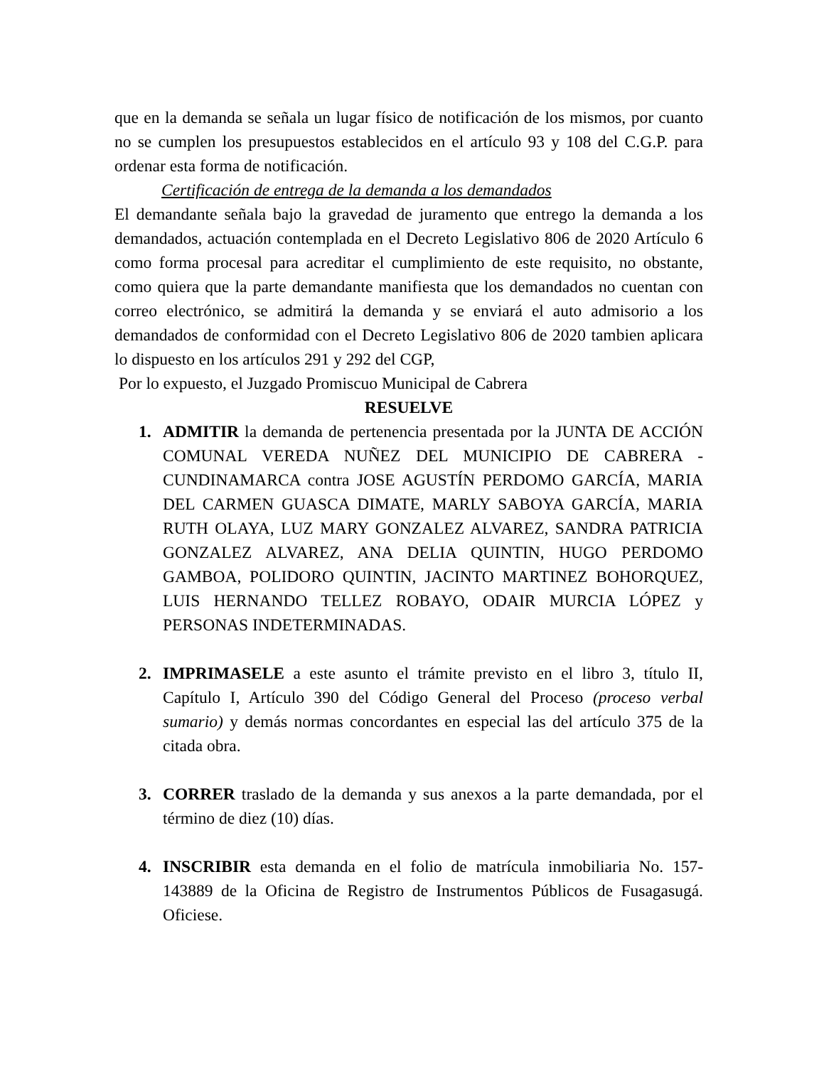que en la demanda se señala un lugar físico de notificación de los mismos, por cuanto no se cumplen los presupuestos establecidos en el artículo 93 y 108 del C.G.P. para ordenar esta forma de notificación.
Certificación de entrega de la demanda a los demandados
El demandante señala bajo la gravedad de juramento que entrego la demanda a los demandados, actuación contemplada en el Decreto Legislativo 806 de 2020 Artículo 6 como forma procesal para acreditar el cumplimiento de este requisito, no obstante, como quiera que la parte demandante manifiesta que los demandados no cuentan con correo electrónico, se admitirá la demanda y se enviará el auto admisorio a los demandados de conformidad con el Decreto Legislativo 806 de 2020 tambien aplicara lo dispuesto en los artículos 291 y 292 del CGP,
Por lo expuesto, el Juzgado Promiscuo Municipal de Cabrera
RESUELVE
1. ADMITIR la demanda de pertenencia presentada por la JUNTA DE ACCIÓN COMUNAL VEREDA NUÑEZ DEL MUNICIPIO DE CABRERA - CUNDINAMARCA contra JOSE AGUSTÍN PERDOMO GARCÍA, MARIA DEL CARMEN GUASCA DIMATE, MARLY SABOYA GARCÍA, MARIA RUTH OLAYA, LUZ MARY GONZALEZ ALVAREZ, SANDRA PATRICIA GONZALEZ ALVAREZ, ANA DELIA QUINTIN, HUGO PERDOMO GAMBOA, POLIDORO QUINTIN, JACINTO MARTINEZ BOHORQUEZ, LUIS HERNANDO TELLEZ ROBAYO, ODAIR MURCIA LÓPEZ y PERSONAS INDETERMINADAS.
2. IMPRIMASELE a este asunto el trámite previsto en el libro 3, título II, Capítulo I, Artículo 390 del Código General del Proceso (proceso verbal sumario) y demás normas concordantes en especial las del artículo 375 de la citada obra.
3. CORRER traslado de la demanda y sus anexos a la parte demandada, por el término de diez (10) días.
4. INSCRIBIR esta demanda en el folio de matrícula inmobiliaria No. 157-143889 de la Oficina de Registro de Instrumentos Públicos de Fusagasugá. Oficiese.